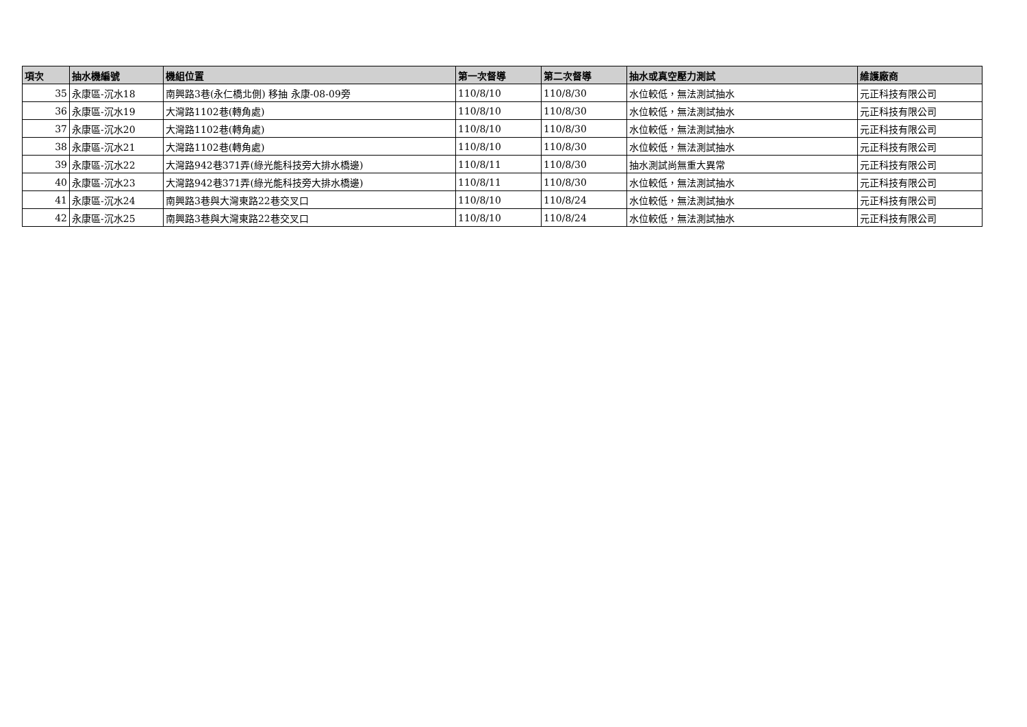| 項次 | 抽水機編號 | 機組位置 | 第一次督導 | 第二次督導 | 抽水或真空壓力測試 | 維護廠商 |
| --- | --- | --- | --- | --- | --- | --- |
| 35 | 永康區-沉水18 | 南興路3巷(永仁橋北側) 移抽 永康-08-09旁 | 110/8/10 | 110/8/30 | 水位較低，無法測試抽水 | 元正科技有限公司 |
| 36 | 永康區-沉水19 | 大灣路1102巷(轉角處) | 110/8/10 | 110/8/30 | 水位較低，無法測試抽水 | 元正科技有限公司 |
| 37 | 永康區-沉水20 | 大灣路1102巷(轉角處) | 110/8/10 | 110/8/30 | 水位較低，無法測試抽水 | 元正科技有限公司 |
| 38 | 永康區-沉水21 | 大灣路1102巷(轉角處) | 110/8/10 | 110/8/30 | 水位較低，無法測試抽水 | 元正科技有限公司 |
| 39 | 永康區-沉水22 | 大灣路942巷371弄(綠光能科技旁大排水橋邊) | 110/8/11 | 110/8/30 | 抽水測試尚無重大異常 | 元正科技有限公司 |
| 40 | 永康區-沉水23 | 大灣路942巷371弄(綠光能科技旁大排水橋邊) | 110/8/11 | 110/8/30 | 水位較低，無法測試抽水 | 元正科技有限公司 |
| 41 | 永康區-沉水24 | 南興路3巷與大灣東路22巷交叉口 | 110/8/10 | 110/8/24 | 水位較低，無法測試抽水 | 元正科技有限公司 |
| 42 | 永康區-沉水25 | 南興路3巷與大灣東路22巷交叉口 | 110/8/10 | 110/8/24 | 水位較低，無法測試抽水 | 元正科技有限公司 |